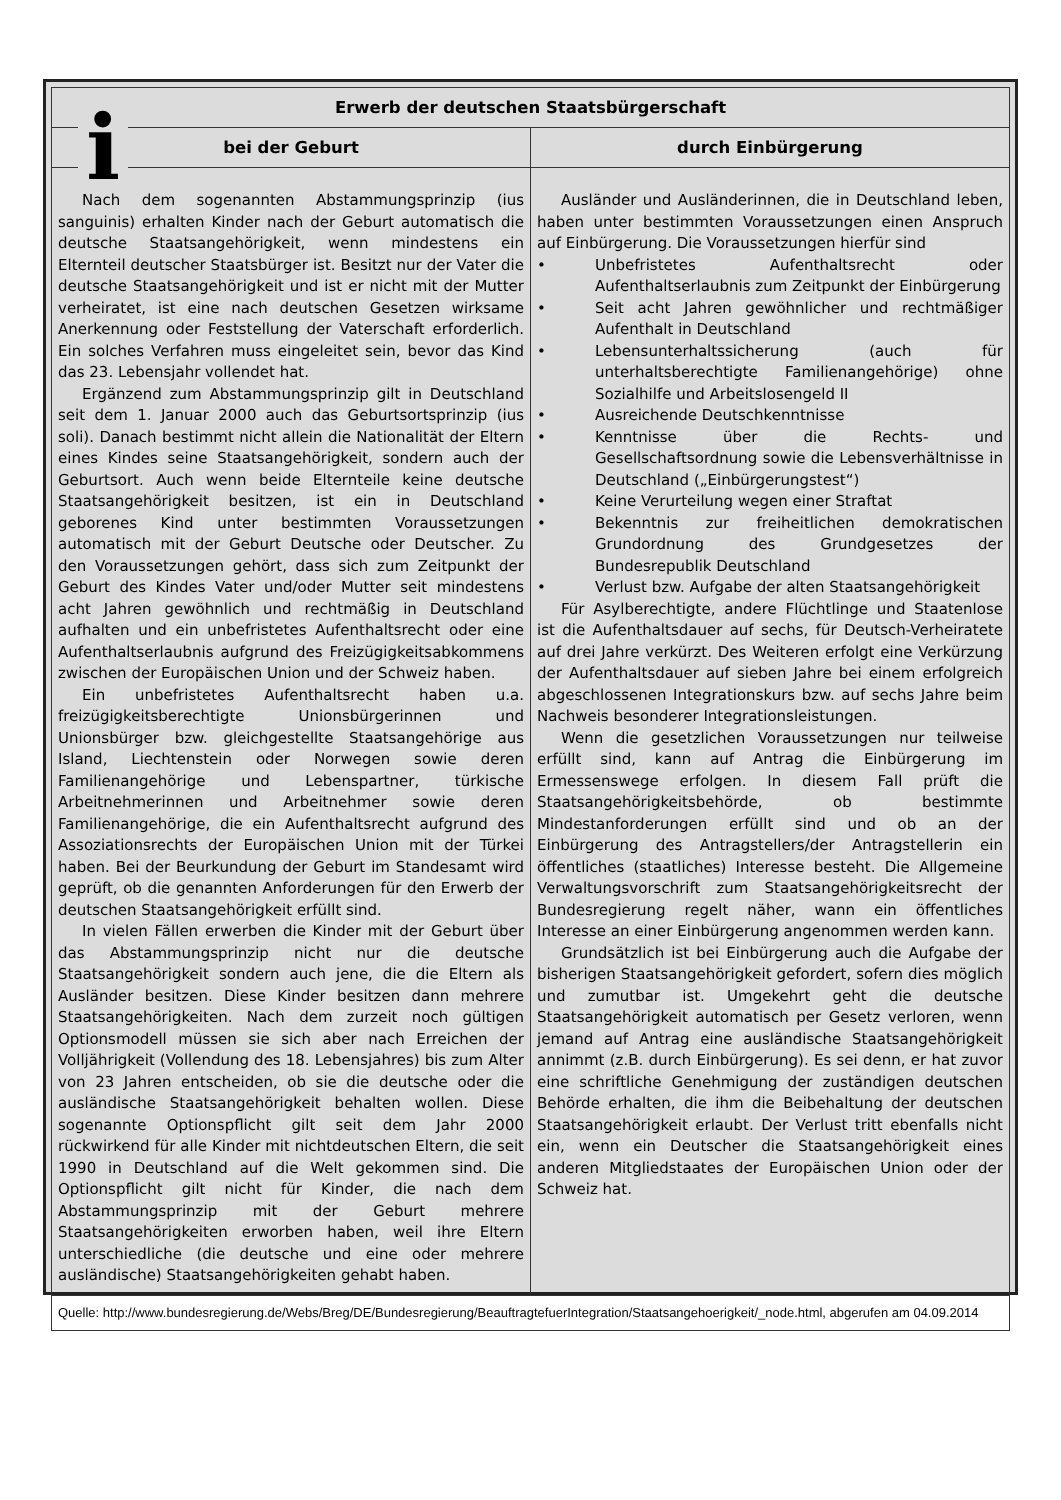i
| Erwerb der deutschen Staatsbürgerschaft | |
| --- | --- |
| bei der Geburt | durch Einbürgerung |
| Nach dem sogenannten Abstammungsprinzip (ius sanguinis) erhalten Kinder nach der Geburt automatisch die deutsche Staatsangehörigkeit, wenn mindestens ein Elternteil deutscher Staatsbürger ist. Besitzt nur der Vater die deutsche Staatsangehörigkeit und ist er nicht mit der Mutter verheiratet, ist eine nach deutschen Gesetzen wirksame Anerkennung oder Feststellung der Vaterschaft erforderlich. Ein solches Verfahren muss eingeleitet sein, bevor das Kind das 23. Lebensjahr vollendet hat. Ergänzend zum Abstammungsprinzip gilt in Deutschland seit dem 1. Januar 2000 auch das Geburtsortsprinzip (ius soli). Danach bestimmt nicht allein die Nationalität der Eltern eines Kindes seine Staatsangehörigkeit, sondern auch der Geburtsort. Auch wenn beide Elternteile keine deutsche Staatsangehörigkeit besitzen, ist ein in Deutschland geborenes Kind unter bestimmten Voraussetzungen automatisch mit der Geburt Deutsche oder Deutscher. Zu den Voraussetzungen gehört, dass sich zum Zeitpunkt der Geburt des Kindes Vater und/oder Mutter seit mindestens acht Jahren gewöhnlich und rechtmäßig in Deutschland aufhalten und ein unbefristetes Aufenthaltsrecht oder eine Aufenthaltserlaubnis aufgrund des Freizügigkeitsabkommens zwischen der Europäischen Union und der Schweiz haben. Ein unbefristetes Aufenthaltsrecht haben u.a. freizügigkeitsberechtigte Unionsbürgerinnen und Unionsbürger bzw. gleichgestellte Staatsangehörige aus Island, Liechtenstein oder Norwegen sowie deren Familienangehörige und Lebenspartner, türkische Arbeitnehmerinnen und Arbeitnehmer sowie deren Familienangehörige, die ein Aufenthaltsrecht aufgrund des Assoziationsrechts der Europäischen Union mit der Türkei haben. Bei der Beurkundung der Geburt im Standesamt wird geprüft, ob die genannten Anforderungen für den Erwerb der deutschen Staatsangehörigkeit erfüllt sind. In vielen Fällen erwerben die Kinder mit der Geburt über das Abstammungsprinzip nicht nur die deutsche Staatsangehörigkeit sondern auch jene, die die Eltern als Ausländer besitzen. Diese Kinder besitzen dann mehrere Staatsangehörigkeiten. Nach dem zurzeit noch gültigen Optionsmodell müssen sie sich aber nach Erreichen der Volljährigkeit (Vollendung des 18. Lebensjahres) bis zum Alter von 23 Jahren entscheiden, ob sie die deutsche oder die ausländische Staatsangehörigkeit behalten wollen. Diese sogenannte Optionspflicht gilt seit dem Jahr 2000 rückwirkend für alle Kinder mit nichtdeutschen Eltern, die seit 1990 in Deutschland auf die Welt gekommen sind. Die Optionspflicht gilt nicht für Kinder, die nach dem Abstammungsprinzip mit der Geburt mehrere Staatsangehörigkeiten erworben haben, weil ihre Eltern unterschiedliche (die deutsche und eine oder mehrere ausländische) Staatsangehörigkeiten gehabt haben. | Ausländer und Ausländerinnen, die in Deutschland leben, haben unter bestimmten Voraussetzungen einen Anspruch auf Einbürgerung. Die Voraussetzungen hierfür sind • Unbefristetes Aufenthaltsrecht oder Aufenthaltserlaubnis zum Zeitpunkt der Einbürgerung • Seit acht Jahren gewöhnlicher und rechtmäßiger Aufenthalt in Deutschland • Lebensunterhaltssicherung (auch für unterhaltsberechtigte Familienangehörige) ohne Sozialhilfe und Arbeitslosengeld II • Ausreichende Deutschkenntnisse • Kenntnisse über die Rechts- und Gesellschaftsordnung sowie die Lebensverhältnisse in Deutschland („Einbürgerungstest“) • Keine Verurteilung wegen einer Straftat • Bekenntnis zur freiheitlichen demokratischen Grundordnung des Grundgesetzes der Bundesrepublik Deutschland • Verlust bzw. Aufgabe der alten Staatsangehörigkeit Für Asylberechtigte, andere Flüchtlinge und Staatenlose ist die Aufenthaltsdauer auf sechs, für Deutsch-Verheiratete auf drei Jahre verkürzt. Des Weiteren erfolgt eine Verkürzung der Aufenthaltsdauer auf sieben Jahre bei einem erfolgreich abgeschlossenen Integrationskurs bzw. auf sechs Jahre beim Nachweis besonderer Integrationsleistungen. Wenn die gesetzlichen Voraussetzungen nur teilweise erfüllt sind, kann auf Antrag die Einbürgerung im Ermessenswege erfolgen. In diesem Fall prüft die Staatsangehörigkeitsbehörde, ob bestimmte Mindestanforderungen erfüllt sind und ob an der Einbürgerung des Antragstellers/der Antragstellerin ein öffentliches (staatliches) Interesse besteht. Die Allgemeine Verwaltungsvorschrift zum Staatsangehörigkeitsrecht der Bundesregierung regelt näher, wann ein öffentliches Interesse an einer Einbürgerung angenommen werden kann. Grundsätzlich ist bei Einbürgerung auch die Aufgabe der bisherigen Staatsangehörigkeit gefordert, sofern dies möglich und zumutbar ist. Umgekehrt geht die deutsche Staatsangehörigkeit automatisch per Gesetz verloren, wenn jemand auf Antrag eine ausländische Staatsangehörigkeit annimmt (z.B. durch Einbürgerung). Es sei denn, er hat zuvor eine schriftliche Genehmigung der zuständigen deutschen Behörde erhalten, die ihm die Beibehaltung der deutschen Staatsangehörigkeit erlaubt. Der Verlust tritt ebenfalls nicht ein, wenn ein Deutscher die Staatsangehörigkeit eines anderen Mitgliedstaates der Europäischen Union oder der Schweiz hat. |
| Quelle: http://www.bundesregierung.de/Webs/Breg/DE/Bundesregierung/BeauftragtefuerIntegration/Staatsangehoerigkeit/_node.html, abgerufen am 04.09.2014 | |